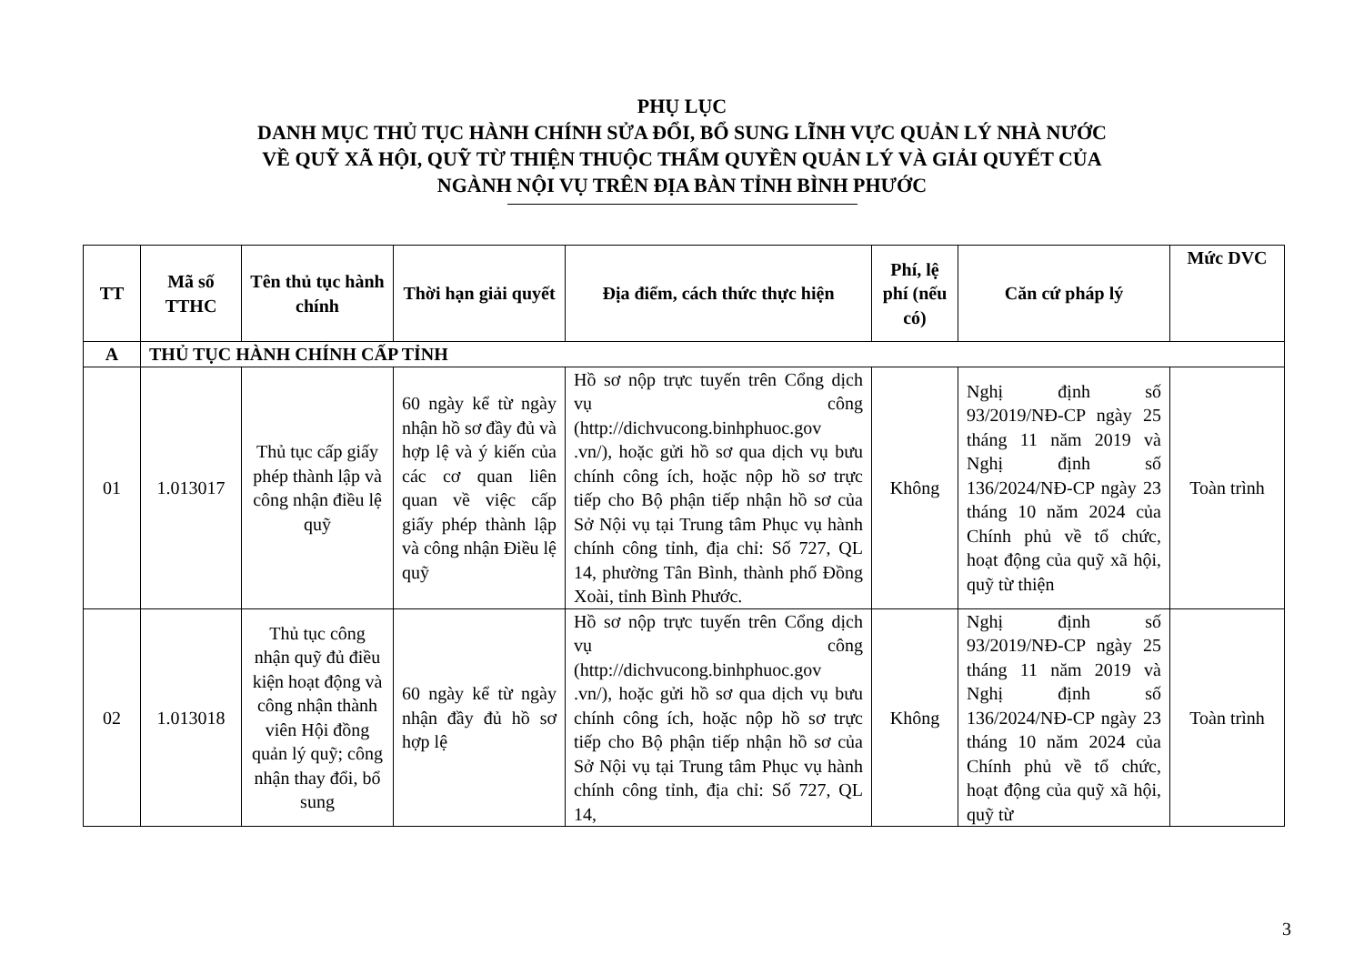PHỤ LỤC
DANH MỤC THỦ TỤC HÀNH CHÍNH SỬA ĐỔI, BỔ SUNG LĨNH VỰC QUẢN LÝ NHÀ NƯỚC
VỀ QUỸ XÃ HỘI, QUỸ TỪ THIỆN THUỘC THẨM QUYỀN QUẢN LÝ VÀ GIẢI QUYẾT CỦA
NGÀNH NỘI VỤ TRÊN ĐỊA BÀN TỈNH BÌNH PHƯỚC
| TT | Mã số TTHC | Tên thủ tục hành chính | Thời hạn giải quyết | Địa điểm, cách thức thực hiện | Phí, lệ phí (nếu có) | Căn cứ pháp lý | Mức DVC |
| --- | --- | --- | --- | --- | --- | --- | --- |
| A | THỦ TỤC HÀNH CHÍNH CẤP TỈNH | | | | | | |
| 01 | 1.013017 | Thủ tục cấp giấy phép thành lập và công nhận điều lệ quỹ | 60 ngày kể từ ngày nhận hồ sơ đầy đủ và hợp lệ và ý kiến của các cơ quan liên quan về việc cấp giấy phép thành lập và công nhận Điều lệ quỹ | Hồ sơ nộp trực tuyến trên Cổng dịch vụ công (http://dichvucong.binhphuoc.gov .vn/), hoặc gửi hồ sơ qua dịch vụ bưu chính công ích, hoặc nộp hồ sơ trực tiếp cho Bộ phận tiếp nhận hồ sơ của Sở Nội vụ tại Trung tâm Phục vụ hành chính công tỉnh, địa chỉ: Số 727, QL 14, phường Tân Bình, thành phố Đồng Xoài, tỉnh Bình Phước. | Không | Nghị định số 93/2019/NĐ-CP ngày 25 tháng 11 năm 2019 và Nghị định số 136/2024/NĐ-CP ngày 23 tháng 10 năm 2024 của Chính phủ về tổ chức, hoạt động của quỹ xã hội, quỹ từ thiện | Toàn trình |
| 02 | 1.013018 | Thủ tục công nhận quỹ đủ điều kiện hoạt động và công nhận thành viên Hội đồng quản lý quỹ; công nhận thay đổi, bổ sung | 60 ngày kể từ ngày nhận đầy đủ hồ sơ hợp lệ | Hồ sơ nộp trực tuyến trên Cổng dịch vụ công (http://dichvucong.binhphuoc.gov .vn/), hoặc gửi hồ sơ qua dịch vụ bưu chính công ích, hoặc nộp hồ sơ trực tiếp cho Bộ phận tiếp nhận hồ sơ của Sở Nội vụ tại Trung tâm Phục vụ hành chính công tỉnh, địa chỉ: Số 727, QL 14, | Không | Nghị định số 93/2019/NĐ-CP ngày 25 tháng 11 năm 2019 và Nghị định số 136/2024/NĐ-CP ngày 23 tháng 10 năm 2024 của Chính phủ về tổ chức, hoạt động của quỹ xã hội, quỹ từ | Toàn trình |
3